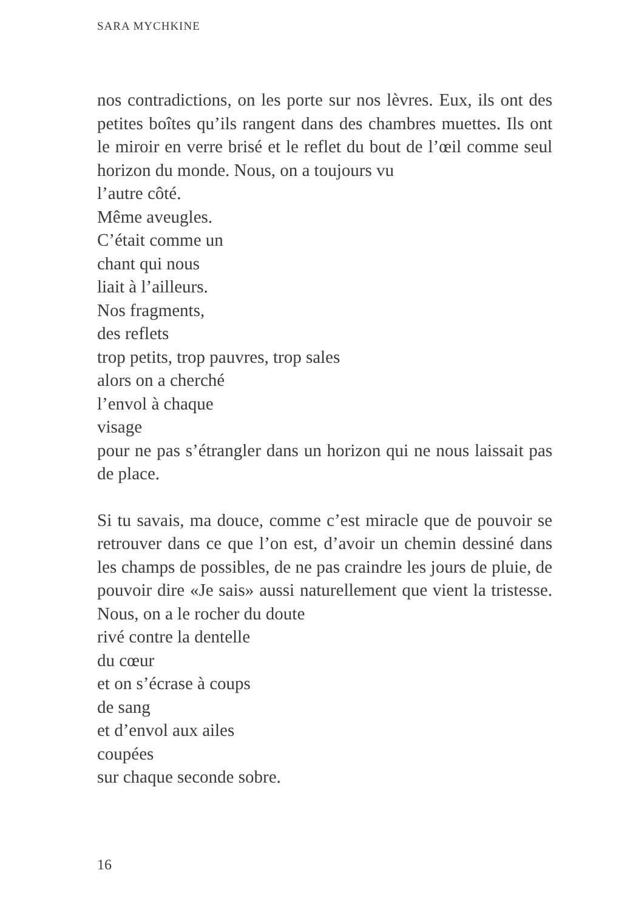SARA MYCHKINE
nos contradictions, on les porte sur nos lèvres. Eux, ils ont des petites boîtes qu’ils rangent dans des chambres muettes. Ils ont le miroir en verre brisé et le reflet du bout de l’œil comme seul horizon du monde. Nous, on a toujours vu
l’autre côté.
Même aveugles.
C’était comme un
chant qui nous
liait à l’ailleurs.
Nos fragments,
des reflets
trop petits, trop pauvres, trop sales
alors on a cherché
l’envol à chaque
visage
pour ne pas s’étrangler dans un horizon qui ne nous laissait pas de place.
Si tu savais, ma douce, comme c’est miracle que de pouvoir se retrouver dans ce que l’on est, d’avoir un chemin dessiné dans les champs de possibles, de ne pas craindre les jours de pluie, de pouvoir dire «Je sais» aussi naturellement que vient la tristesse. Nous, on a le rocher du doute
rivé contre la dentelle
du cœur
et on s’écrase à coups
de sang
et d’envol aux ailes
coupées
sur chaque seconde sobre.
16